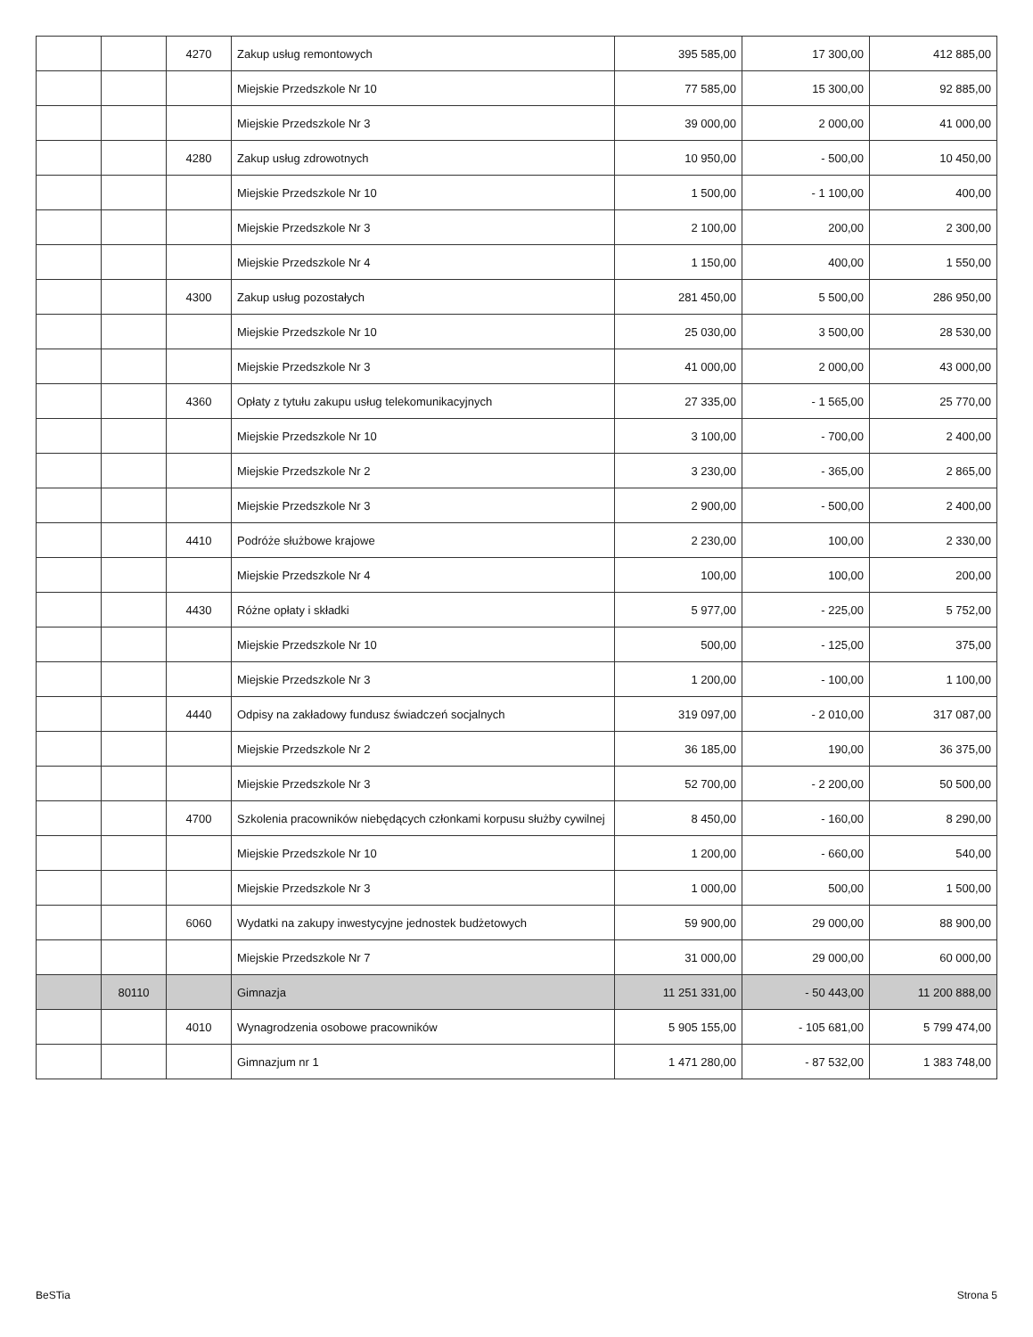| | | 4270 | Zakup usług remontowych | 395 585,00 | 17 300,00 | 412 885,00 |
| | | | Miejskie Przedszkole Nr 10 | 77 585,00 | 15 300,00 | 92 885,00 |
| | | | Miejskie Przedszkole Nr 3 | 39 000,00 | 2 000,00 | 41 000,00 |
| | | 4280 | Zakup usług zdrowotnych | 10 950,00 | - 500,00 | 10 450,00 |
| | | | Miejskie Przedszkole Nr 10 | 1 500,00 | - 1 100,00 | 400,00 |
| | | | Miejskie Przedszkole Nr 3 | 2 100,00 | 200,00 | 2 300,00 |
| | | | Miejskie Przedszkole Nr 4 | 1 150,00 | 400,00 | 1 550,00 |
| | | 4300 | Zakup usług pozostałych | 281 450,00 | 5 500,00 | 286 950,00 |
| | | | Miejskie Przedszkole Nr 10 | 25 030,00 | 3 500,00 | 28 530,00 |
| | | | Miejskie Przedszkole Nr 3 | 41 000,00 | 2 000,00 | 43 000,00 |
| | | 4360 | Opłaty z tytułu zakupu usług telekomunikacyjnych | 27 335,00 | - 1 565,00 | 25 770,00 |
| | | | Miejskie Przedszkole Nr 10 | 3 100,00 | - 700,00 | 2 400,00 |
| | | | Miejskie Przedszkole Nr 2 | 3 230,00 | - 365,00 | 2 865,00 |
| | | | Miejskie Przedszkole Nr 3 | 2 900,00 | - 500,00 | 2 400,00 |
| | | 4410 | Podróże służbowe krajowe | 2 230,00 | 100,00 | 2 330,00 |
| | | | Miejskie Przedszkole Nr 4 | 100,00 | 100,00 | 200,00 |
| | | 4430 | Różne opłaty i składki | 5 977,00 | - 225,00 | 5 752,00 |
| | | | Miejskie Przedszkole Nr 10 | 500,00 | - 125,00 | 375,00 |
| | | | Miejskie Przedszkole Nr 3 | 1 200,00 | - 100,00 | 1 100,00 |
| | | 4440 | Odpisy na zakładowy fundusz świadczeń socjalnych | 319 097,00 | - 2 010,00 | 317 087,00 |
| | | | Miejskie Przedszkole Nr 2 | 36 185,00 | 190,00 | 36 375,00 |
| | | | Miejskie Przedszkole Nr 3 | 52 700,00 | - 2 200,00 | 50 500,00 |
| | | 4700 | Szkolenia pracowników niebędących członkami korpusu służby cywilnej | 8 450,00 | - 160,00 | 8 290,00 |
| | | | Miejskie Przedszkole Nr 10 | 1 200,00 | - 660,00 | 540,00 |
| | | | Miejskie Przedszkole Nr 3 | 1 000,00 | 500,00 | 1 500,00 |
| | | 6060 | Wydatki na zakupy inwestycyjne jednostek budżetowych | 59 900,00 | 29 000,00 | 88 900,00 |
| | | | Miejskie Przedszkole Nr 7 | 31 000,00 | 29 000,00 | 60 000,00 |
| | 80110 | | Gimnazja | 11 251 331,00 | - 50 443,00 | 11 200 888,00 |
| | | 4010 | Wynagrodzenia osobowe pracowników | 5 905 155,00 | - 105 681,00 | 5 799 474,00 |
| | | | Gimnazjum nr 1 | 1 471 280,00 | - 87 532,00 | 1 383 748,00 |
BeSTia Strona 5